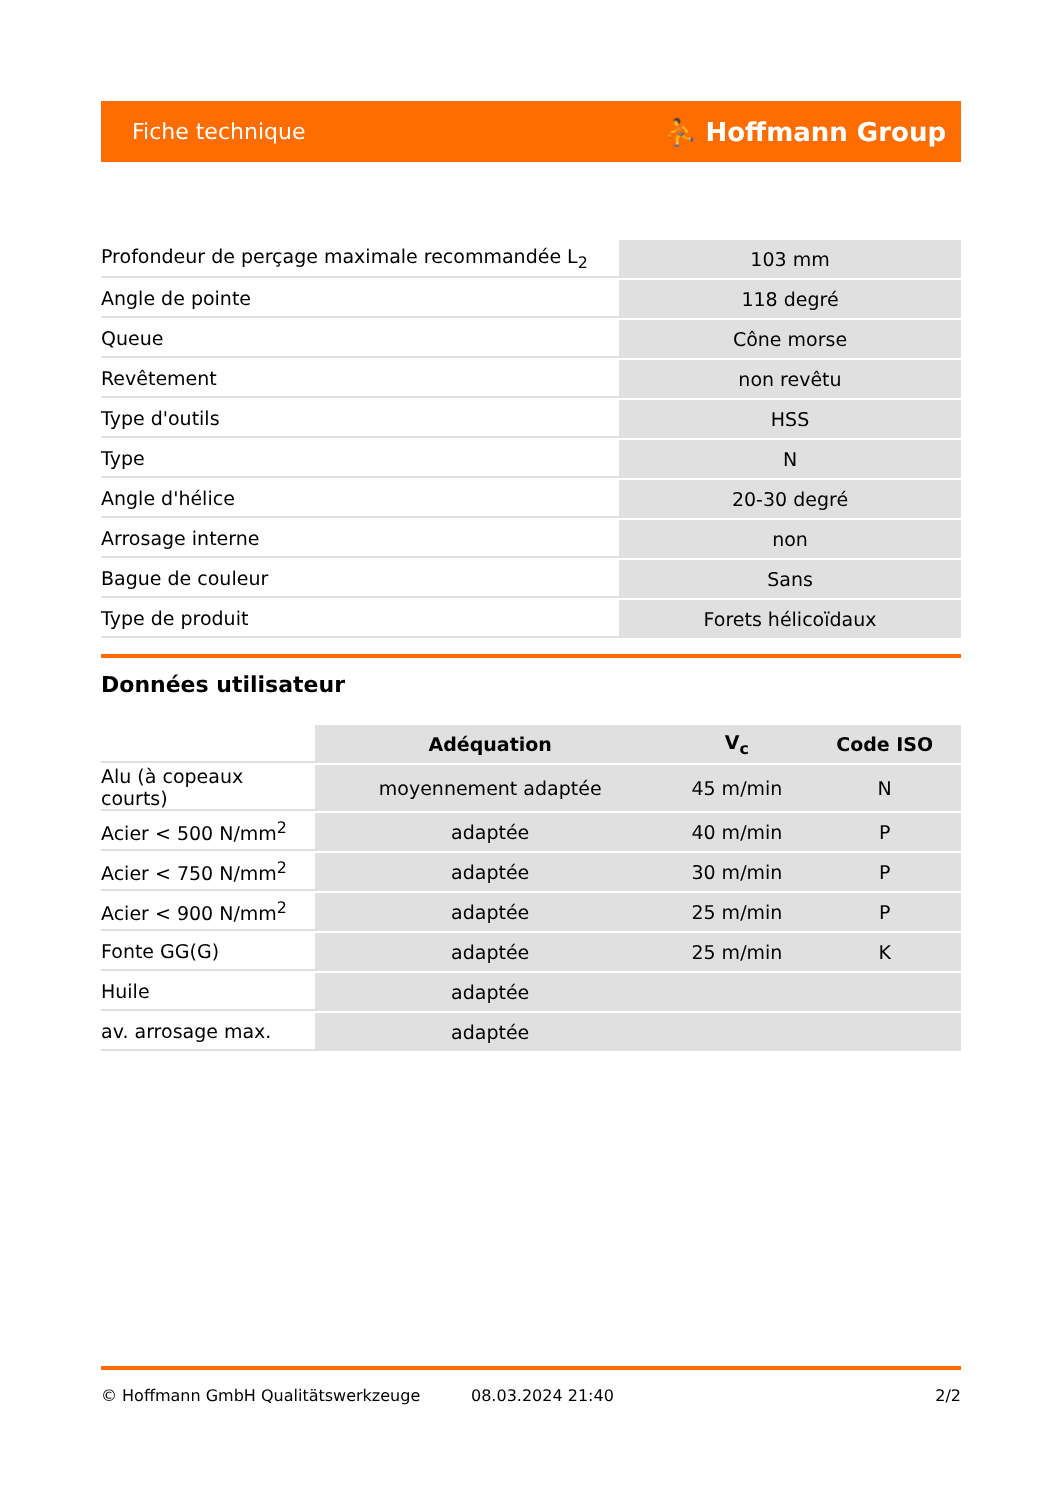Fiche technique ⛹ Hoffmann Group
| Profondeur de perçage maximale recommandée L<sub>2</sub> | 103 mm |
| Angle de pointe | 118 degré |
| Queue | Cône morse |
| Revêtement | non revêtu |
| Type d'outils | HSS |
| Type | N |
| Angle d'hélice | 20-30 degré |
| Arrosage interne | non |
| Bague de couleur | Sans |
| Type de produit | Forets hélicoïdaux |
Données utilisateur
| | Adéquation | V<sub>c</sub> | Code ISO |
| --- | --- | --- | --- |
| Alu (à copeaux courts) | moyennement adaptée | 45 m/min | N |
| Acier < 500 N/mm<sup>2</sup> | adaptée | 40 m/min | P |
| Acier < 750 N/mm<sup>2</sup> | adaptée | 30 m/min | P |
| Acier < 900 N/mm<sup>2</sup> | adaptée | 25 m/min | P |
| Fonte GG(G) | adaptée | 25 m/min | K |
| Huile | adaptée | | |
| av. arrosage max. | adaptée | | |
© Hoffmann GmbH Qualitätswerkzeuge 08.03.2024 21:40 2/2